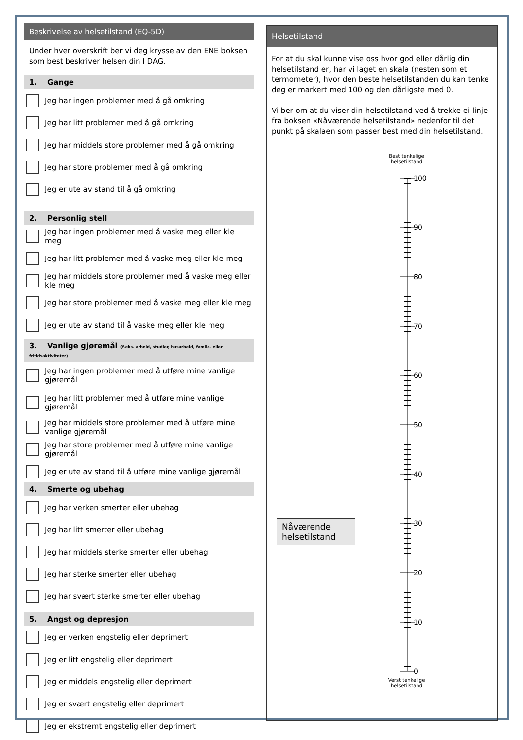Beskrivelse av helsetilstand (EQ-5D)
Under hver overskrift ber vi deg krysse av den ENE boksen som best beskriver helsen din I DAG.
1. Gange
Jeg har ingen problemer med å gå omkring
Jeg har litt problemer med å gå omkring
Jeg har middels store problemer med å gå omkring
Jeg har store problemer med å gå omkring
Jeg er ute av stand til å gå omkring
2. Personlig stell
Jeg har ingen problemer med å vaske meg eller kle meg
Jeg har litt problemer med å vaske meg eller kle meg
Jeg har middels store problemer med å vaske meg eller kle meg
Jeg har store problemer med å vaske meg eller kle meg
Jeg er ute av stand til å vaske meg eller kle meg
3. Vanlige gjøremål (f.eks. arbeid, studier, husarbeid, famile- eller fritidsaktiviteter)
Jeg har ingen problemer med å utføre mine vanlige gjøremål
Jeg har litt problemer med å utføre mine vanlige gjøremål
Jeg har middels store problemer med å utføre mine vanlige gjøremål
Jeg har store problemer med å utføre mine vanlige gjøremål
Jeg er ute av stand til å utføre mine vanlige gjøremål
4. Smerte og ubehag
Jeg har verken smerter eller ubehag
Jeg har litt smerter eller ubehag
Jeg har middels sterke smerter eller ubehag
Jeg har sterke smerter eller ubehag
Jeg har svært sterke smerter eller ubehag
5. Angst og depresjon
Jeg er verken engstelig eller deprimert
Jeg er litt engstelig eller deprimert
Jeg er middels engstelig eller deprimert
Jeg er svært engstelig eller deprimert
Jeg er ekstremt engstelig eller deprimert
Helsetilstand
For at du skal kunne vise oss hvor god eller dårlig din helsetilstand er, har vi laget en skala (nesten som et termometer), hvor den beste helsetilstanden du kan tenke deg er markert med 100 og den dårligste med 0.
Vi ber om at du viser din helsetilstand ved å trekke ei linje fra boksen «Nåværende helsetilstand» nedenfor til det punkt på skalaen som passer best med din helsetilstand.
Best tenkelige helsetilstand
100
90
80
70
60
50
40
30
20
10
0
Nåværende helsetilstand
Verst tenkelige helsetilstand